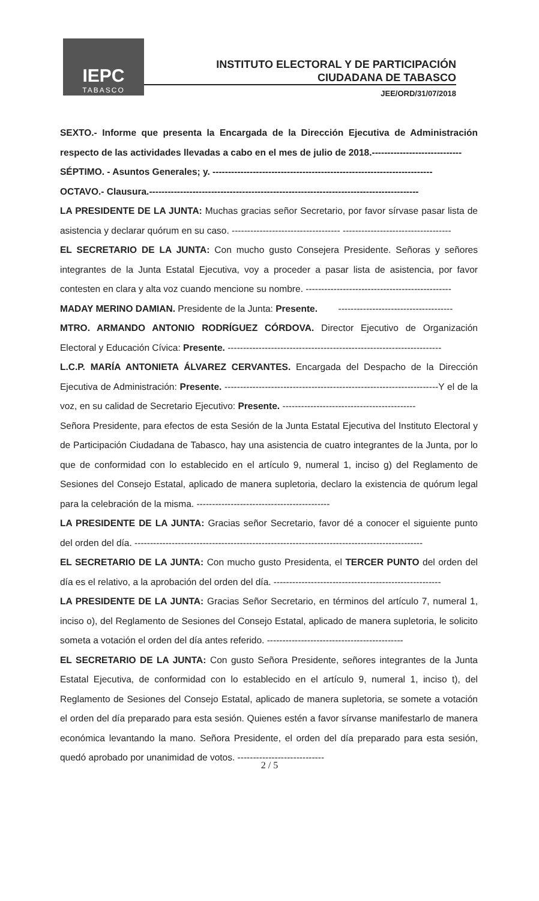IEPC
TABASCO
INSTITUTO ELECTORAL Y DE PARTICIPACIÓN
CIUDADANA DE TABASCO
JEE/ORD/31/07/2018
SEXTO.- Informe que presenta la Encargada de la Dirección Ejecutiva de Administración respecto de las actividades llevadas a cabo en el mes de julio de 2018.-----------------------------
SÉPTIMO. - Asuntos Generales; y. -----------------------------------------------------------------------
OCTAVO.- Clausura.---------------------------------------------------------------------------------------
LA PRESIDENTE DE LA JUNTA: Muchas gracias señor Secretario, por favor sírvase pasar lista de asistencia y declarar quórum en su caso. ----------------------------------- -----------------------------------
EL SECRETARIO DE LA JUNTA: Con mucho gusto Consejera Presidente. Señoras y señores integrantes de la Junta Estatal Ejecutiva, voy a proceder a pasar lista de asistencia, por favor contesten en clara y alta voz cuando mencione su nombre. -----------------------------------------------
MADAY MERINO DAMIAN. Presidente de la Junta: Presente. -------------------------------------
MTRO. ARMANDO ANTONIO RODRÍGUEZ CÓRDOVA. Director Ejecutivo de Organización Electoral y Educación Cívica: Presente. ---------------------------------------------------------------------
L.C.P. MARÍA ANTONIETA ÁLVAREZ CERVANTES. Encargada del Despacho de la Dirección Ejecutiva de Administración: Presente. ---------------------------------------------------------------------Y el de la voz, en su calidad de Secretario Ejecutivo: Presente. -------------------------------------------
Señora Presidente, para efectos de esta Sesión de la Junta Estatal Ejecutiva del Instituto Electoral y de Participación Ciudadana de Tabasco, hay una asistencia de cuatro integrantes de la Junta, por lo que de conformidad con lo establecido en el artículo 9, numeral 1, inciso g) del Reglamento de Sesiones del Consejo Estatal, aplicado de manera supletoria, declaro la existencia de quórum legal para la celebración de la misma. -------------------------------------------
LA PRESIDENTE DE LA JUNTA: Gracias señor Secretario, favor dé a conocer el siguiente punto del orden del día. ---------------------------------------------------------------------------------------------
EL SECRETARIO DE LA JUNTA: Con mucho gusto Presidenta, el TERCER PUNTO del orden del día es el relativo, a la aprobación del orden del día. ------------------------------------------------------
LA PRESIDENTE DE LA JUNTA: Gracias Señor Secretario, en términos del artículo 7, numeral 1, inciso o), del Reglamento de Sesiones del Consejo Estatal, aplicado de manera supletoria, le solicito someta a votación el orden del día antes referido. --------------------------------------------
EL SECRETARIO DE LA JUNTA: Con gusto Señora Presidente, señores integrantes de la Junta Estatal Ejecutiva, de conformidad con lo establecido en el artículo 9, numeral 1, inciso t), del Reglamento de Sesiones del Consejo Estatal, aplicado de manera supletoria, se somete a votación el orden del día preparado para esta sesión. Quienes estén a favor sírvanse manifestarlo de manera económica levantando la mano. Señora Presidente, el orden del día preparado para esta sesión, quedó aprobado por unanimidad de votos. ----------------------------
2 / 5